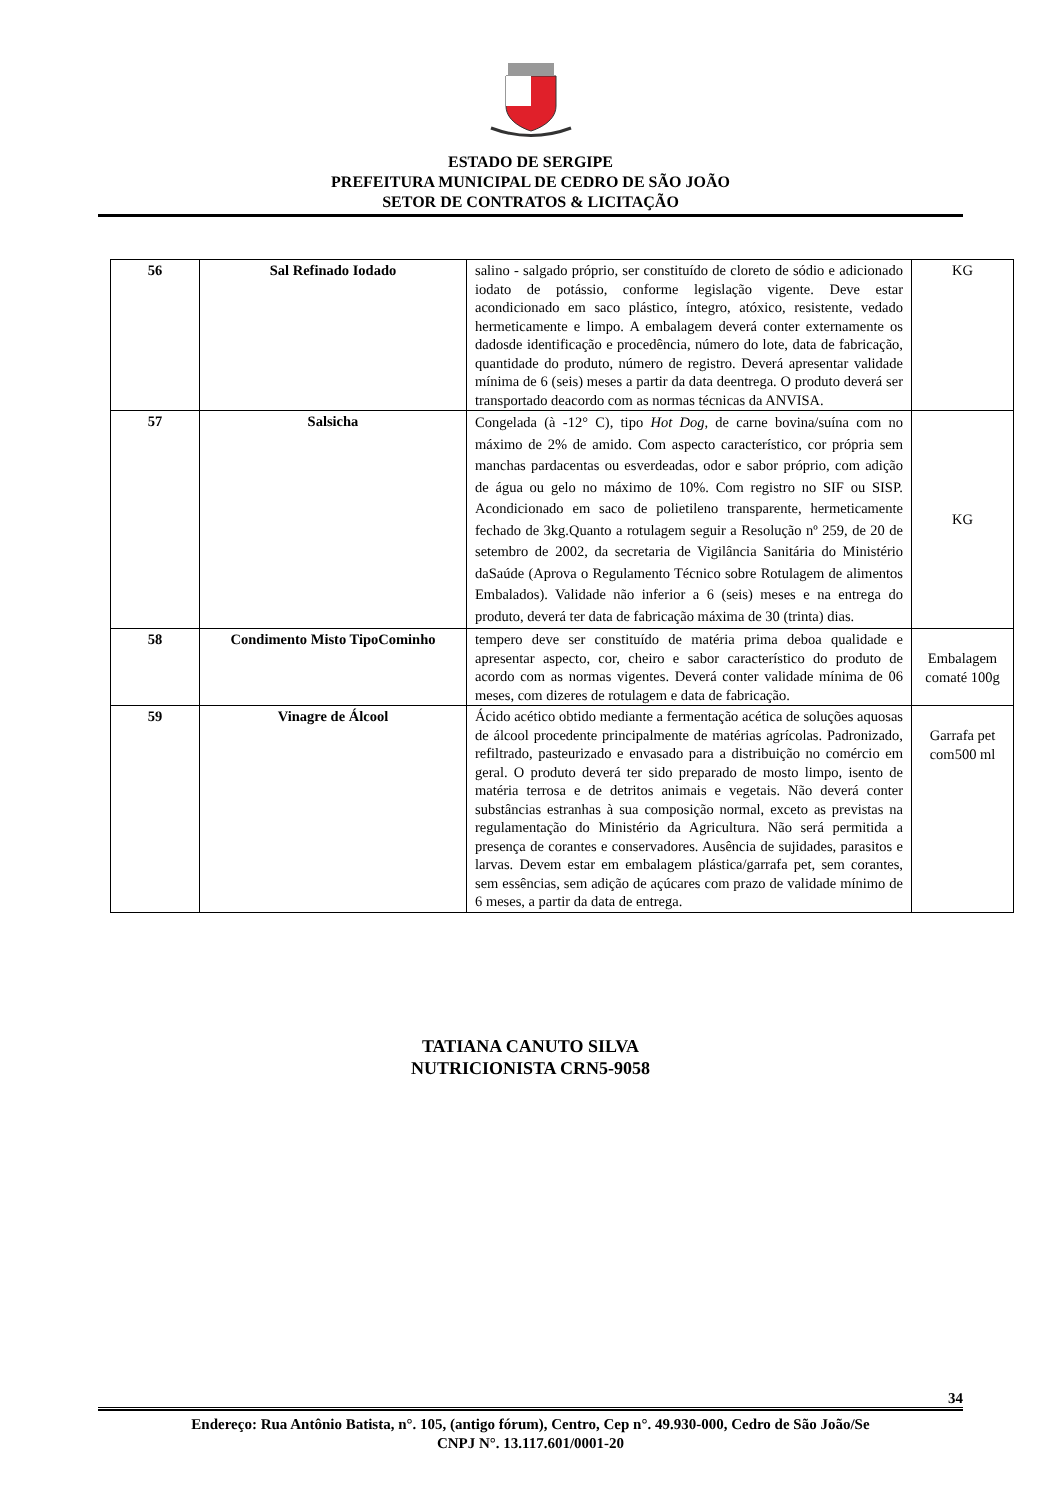ESTADO DE SERGIPE
PREFEITURA MUNICIPAL DE CEDRO DE SÃO JOÃO
SETOR DE CONTRATOS & LICITAÇÃO
| 56 | Sal Refinado Iodado | salino - salgado próprio, ser constituído de cloreto de sódio e adicionado iodato de potássio, conforme legislação vigente. Deve estar acondicionado em saco plástico, íntegro, atóxico, resistente, vedado hermeticamente e limpo. A embalagem deverá conter externamente os dadosde identificação e procedência, número do lote, data de fabricação, quantidade do produto, número de registro. Deverá apresentar validade mínima de 6 (seis) meses a partir da data deentrega. O produto deverá ser transportado deacordo com as normas técnicas da ANVISA. | KG |
| 57 | Salsicha | Congelada (à -12° C), tipo Hot Dog, de carne bovina/suína com no máximo de 2% de amido. Com aspecto característico, cor própria sem manchas pardacentas ou esverdeadas, odor e sabor próprio, com adição de água ou gelo no máximo de 10%. Com registro no SIF ou SISP. Acondicionado em saco de polietileno transparente, hermeticamente fechado de 3kg.Quanto a rotulagem seguir a Resolução nº 259, de 20 de setembro de 2002, da secretaria de Vigilância Sanitária do Ministério daSaúde (Aprova o Regulamento Técnico sobre Rotulagem de alimentos Embalados). Validade não inferior a 6 (seis) meses e na entrega do produto, deverá ter data de fabricação máxima de 30 (trinta) dias. | KG |
| 58 | Condimento Misto TipoCominho | tempero deve ser constituído de matéria prima deboa qualidade e apresentar aspecto, cor, cheiro e sabor característico do produto de acordo com as normas vigentes. Deverá conter validade mínima de 06 meses, com dizeres de rotulagem e data de fabricação. | Embalagem comaté 100g |
| 59 | Vinagre de Álcool | Ácido acético obtido mediante a fermentação acética de soluções aquosas de álcool procedente principalmente de matérias agrícolas. Padronizado, refiltrado, pasteurizado e envasado para a distribuição no comércio em geral. O produto deverá ter sido preparado de mosto limpo, isento de matéria terrosa e de detritos animais e vegetais. Não deverá conter substâncias estranhas à sua composição normal, exceto as previstas na regulamentação do Ministério da Agricultura. Não será permitida a presença de corantes e conservadores. Ausência de sujidades, parasitos e larvas. Devem estar em embalagem plástica/garrafa pet, sem corantes, sem essências, sem adição de açúcares com prazo de validade mínimo de 6 meses, a partir da data de entrega. | Garrafa pet com500 ml |
TATIANA CANUTO SILVA
NUTRICIONISTA CRN5-9058
34
Endereço: Rua Antônio Batista, n°. 105, (antigo fórum), Centro, Cep n°. 49.930-000, Cedro de São João/Se
CNPJ N°. 13.117.601/0001-20